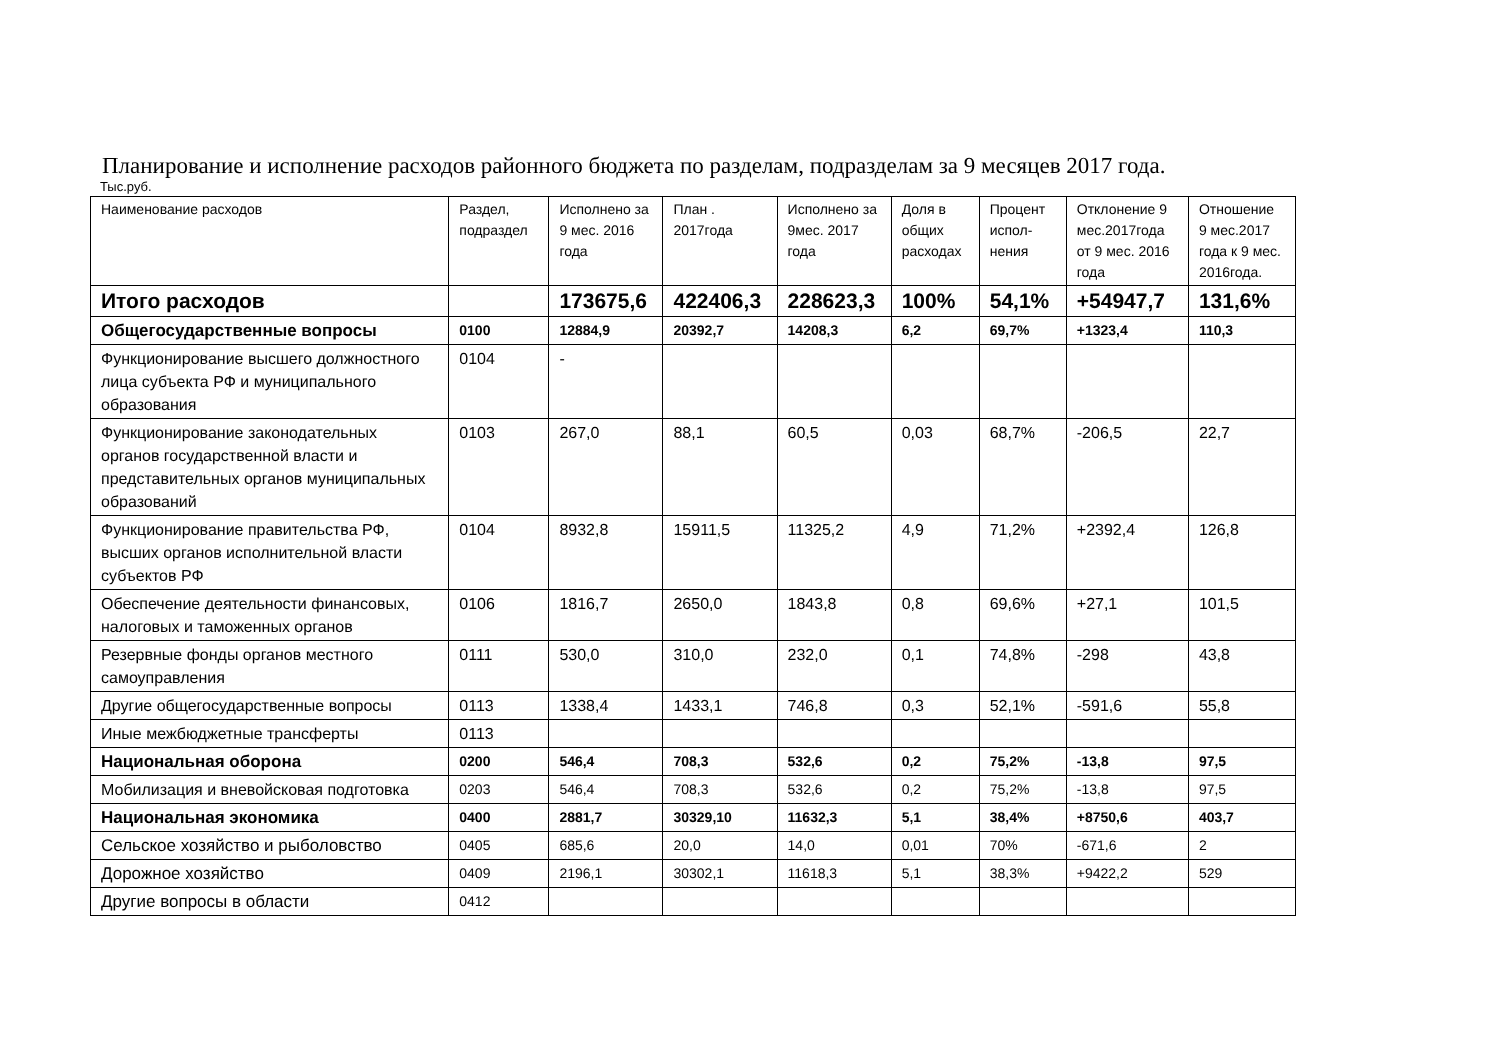Планирование и исполнение расходов районного бюджета по разделам, подразделам за 9 месяцев 2017 года.
Тыс.руб.
| Наименование расходов | Раздел, подраздел | Исполнено за 9 мес. 2016 года | План . 2017года | Исполнено за 9мес. 2017 года | Доля в общих расходах | Процент испол-нения | Отклонение 9 мес.2017года от 9 мес. 2016 года | Отношение 9 мес.2017 года к 9 мес. 2016года. |
| --- | --- | --- | --- | --- | --- | --- | --- | --- |
| Итого расходов | | 173675,6 | 422406,3 | 228623,3 | 100% | 54,1% | +54947,7 | 131,6% |
| Общегосударственные вопросы | 0100 | 12884,9 | 20392,7 | 14208,3 | 6,2 | 69,7% | +1323,4 | 110,3 |
| Функционирование высшего должностного лица субъекта РФ и муниципального образования | 0104 | - | | | | | | |
| Функционирование законодательных органов государственной власти и представительных органов муниципальных образований | 0103 | 267,0 | 88,1 | 60,5 | 0,03 | 68,7% | -206,5 | 22,7 |
| Функционирование правительства РФ, высших органов исполнительной власти субъектов РФ | 0104 | 8932,8 | 15911,5 | 11325,2 | 4,9 | 71,2% | +2392,4 | 126,8 |
| Обеспечение деятельности финансовых, налоговых и таможенных органов | 0106 | 1816,7 | 2650,0 | 1843,8 | 0,8 | 69,6% | +27,1 | 101,5 |
| Резервные фонды органов местного самоуправления | 0111 | 530,0 | 310,0 | 232,0 | 0,1 | 74,8% | -298 | 43,8 |
| Другие общегосударственные вопросы | 0113 | 1338,4 | 1433,1 | 746,8 | 0,3 | 52,1% | -591,6 | 55,8 |
| Иные межбюджетные трансферты | 0113 | | | | | | | |
| Национальная оборона | 0200 | 546,4 | 708,3 | 532,6 | 0,2 | 75,2% | -13,8 | 97,5 |
| Мобилизация и вневойсковая подготовка | 0203 | 546,4 | 708,3 | 532,6 | 0,2 | 75,2% | -13,8 | 97,5 |
| Национальная экономика | 0400 | 2881,7 | 30329,10 | 11632,3 | 5,1 | 38,4% | +8750,6 | 403,7 |
| Сельское хозяйство и рыболовство | 0405 | 685,6 | 20,0 | 14,0 | 0,01 | 70% | -671,6 | 2 |
| Дорожное хозяйство | 0409 | 2196,1 | 30302,1 | 11618,3 | 5,1 | 38,3% | +9422,2 | 529 |
| Другие вопросы в области | 0412 | | | | | | | |